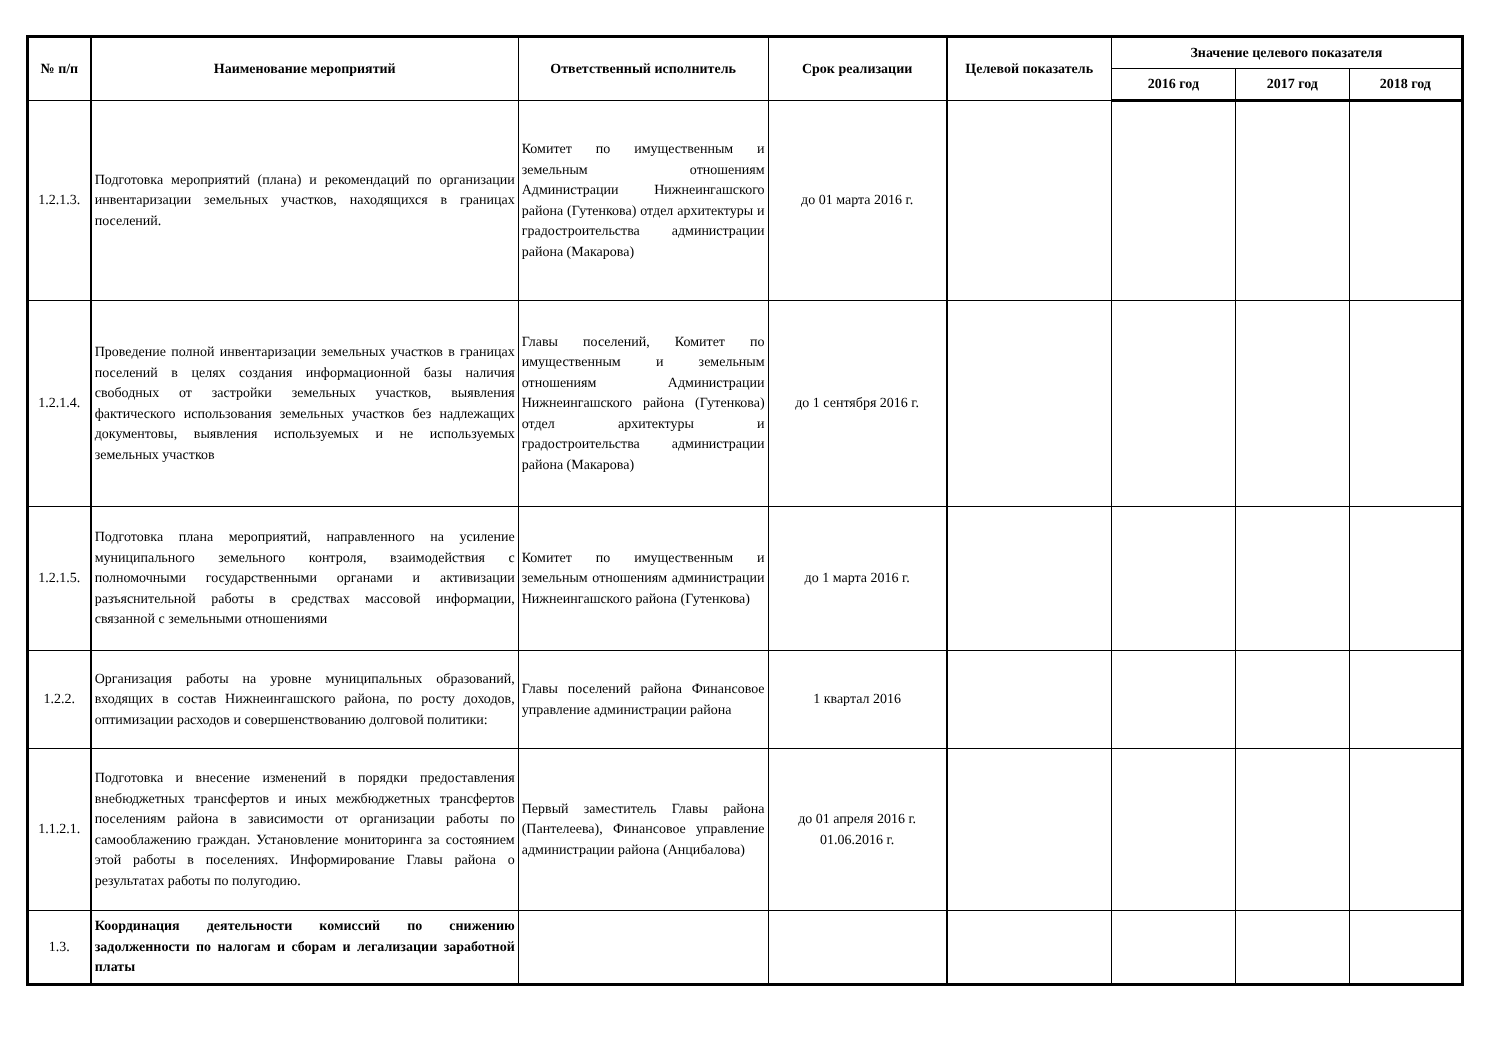| № п/п | Наименование мероприятий | Ответственный исполнитель | Срок реализации | Целевой показатель | Значение целевого показателя | | |
| --- | --- | --- | --- | --- | --- | --- | --- |
| | | | | | 2016 год | 2017 год | 2018 год |
| 1.2.1.3. | Подготовка мероприятий (плана) и рекомендаций по организации инвентаризации земельных участков, находящихся в границах поселений. | Комитет по имущественным и земельным отношениям Администрации Нижнеингашского района (Гутенкова) отдел архитектуры и градостроительства администрации района (Макарова) | до 01 марта 2016 г. | | | | |
| 1.2.1.4. | Проведение полной инвентаризации земельных участков в границах поселений в целях создания информационной базы наличия свободных от застройки земельных участков, выявления фактического использования земельных участков без надлежащих документовы, выявления используемых и не используемых земельных участков | Главы поселений, Комитет по имущественным и земельным отношениям Администрации Нижнеингашского района (Гутенкова) отдел архитектуры и градостроительства администрации района (Макарова) | до 1 сентября 2016 г. | | | | |
| 1.2.1.5. | Подготовка плана мероприятий, направленного на усиление муниципального земельного контроля, взаимодействия с полномочными государственными органами и активизации разъяснительной работы в средствах массовой информации, связанной с земельными отношениями | Комитет по имущественным и земельным отношениям администрации Нижнеингашского района (Гутенкова) | до 1 марта 2016 г. | | | | |
| 1.2.2. | Организация работы на уровне муниципальных образований, входящих в состав Нижнеингашского района, по росту доходов, оптимизации расходов и совершенствованию долговой политики: | Главы поселений района Финансовое управление администрации района | 1 квартал 2016 | | | | |
| 1.1.2.1. | Подготовка и внесение изменений в порядки предоставления внебюджетных трансфертов и иных межбюджетных трансфертов поселениям района в зависимости от организации работы по самооблажению граждан. Установление мониторинга за состоянием этой работы в поселениях. Информирование Главы района о результатах работы по полугодию. | Первый заместитель Главы района (Пантелеева), Финансовое управление администрации района (Анцибалова) | до 01 апреля 2016 г. 01.06.2016 г. | | | | |
| 1.3. | Координация деятельности комиссий по снижению задолженности по налогам и сборам и легализации заработной платы | | | | | | |